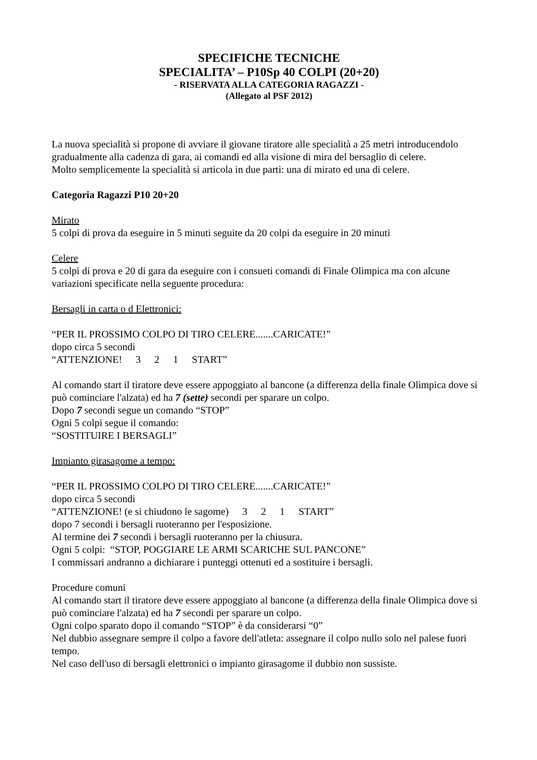SPECIFICHE TECNICHE
SPECIALITA’ – P10Sp 40 COLPI (20+20)
- RISERVATA ALLA CATEGORIA RAGAZZI -
(Allegato al PSF 2012)
La nuova specialità si propone di avviare il giovane tiratore alle specialità a 25 metri introducendolo gradualmente alla cadenza di gara, ai comandi ed alla visione di mira del bersaglio di celere.
Molto semplicemente la specialità si articola in due parti: una di mirato ed una di celere.
Categoria Ragazzi P10 20+20
Mirato
5 colpi di prova da eseguire in 5 minuti seguite da 20 colpi da eseguire in 20 minuti
Celere
5 colpi di prova e 20 di gara da eseguire con i consueti comandi di Finale Olimpica ma con alcune variazioni specificate nella seguente procedura:
Bersagli in carta o d Elettronici:
“PER IL PROSSIMO COLPO DI TIRO CELERE.......CARICATE!”
dopo circa 5 secondi
“ATTENZIONE! 3 2 1 START”
Al comando start il tiratore deve essere appoggiato al bancone (a differenza della finale Olimpica dove si può cominciare l'alzata) ed ha 7 (sette) secondi per sparare un colpo.
Dopo 7 secondi segue un comando “STOP”
Ogni 5 colpi segue il comando:
“SOSTITUIRE I BERSAGLI”
Impianto girasagome a tempo:
“PER IL PROSSIMO COLPO DI TIRO CELERE.......CARICATE!”
dopo circa 5 secondi
“ATTENZIONE! (e si chiudono le sagome) 3 2 1 START”
dopo 7 secondi i bersagli ruoteranno per l'esposizione.
Al termine dei 7 secondi i bersagli ruoteranno per la chiusura.
Ogni 5 colpi: “STOP, POGGIARE LE ARMI SCARICHE SUL PANCONE”
I commissari andranno a dichiarare i punteggi ottenuti ed a sostituire i bersagli.
Procedure comuni
Al comando start il tiratore deve essere appoggiato al bancone (a differenza della finale Olimpica dove si può cominciare l'alzata) ed ha 7 secondi per sparare un colpo.
Ogni colpo sparato dopo il comando “STOP” è da considerarsi “0”
Nel dubbio assegnare sempre il colpo a favore dell'atleta: assegnare il colpo nullo solo nel palese fuori tempo.
Nel caso dell'uso di bersagli elettronici o impianto girasagome il dubbio non sussiste.